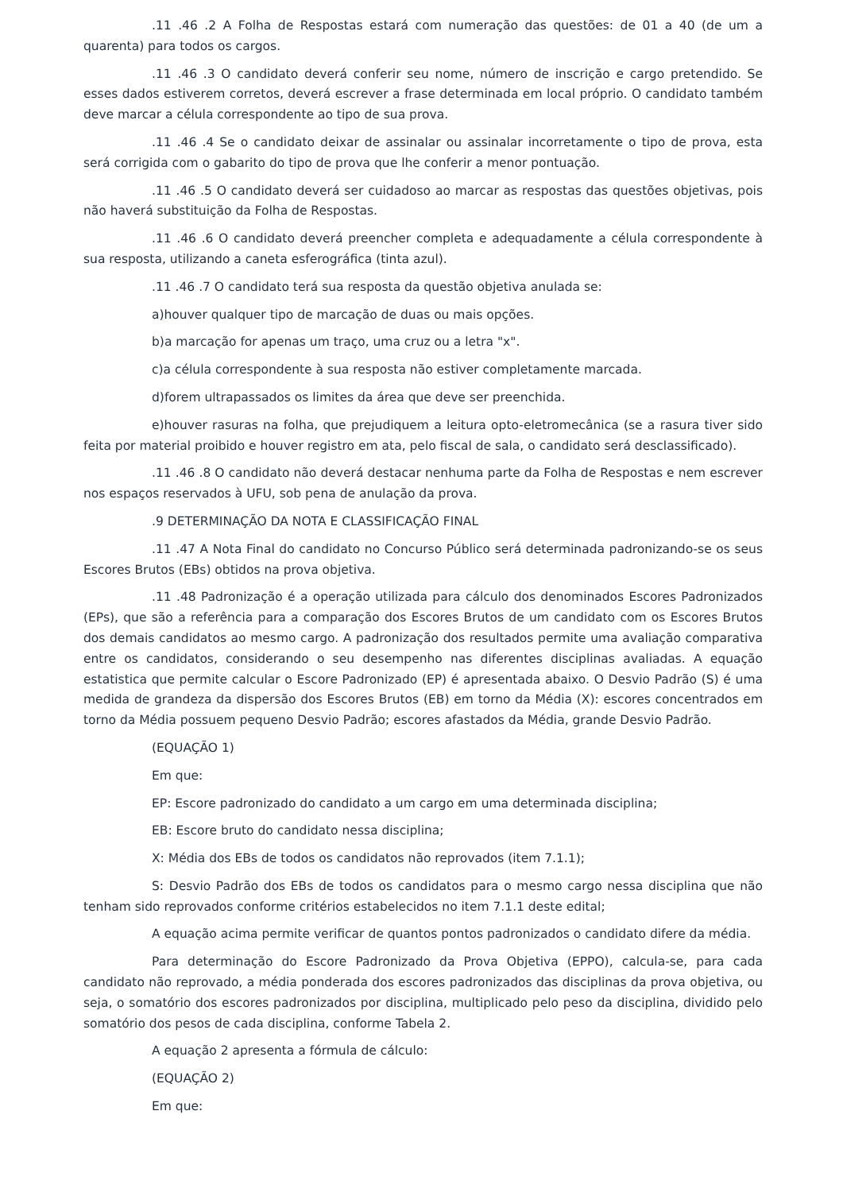.11 .46 .2 A Folha de Respostas estará com numeração das questões: de 01 a 40 (de um a quarenta) para todos os cargos.
.11 .46 .3 O candidato deverá conferir seu nome, número de inscrição e cargo pretendido. Se esses dados estiverem corretos, deverá escrever a frase determinada em local próprio. O candidato também deve marcar a célula correspondente ao tipo de sua prova.
.11 .46 .4 Se o candidato deixar de assinalar ou assinalar incorretamente o tipo de prova, esta será corrigida com o gabarito do tipo de prova que lhe conferir a menor pontuação.
.11 .46 .5 O candidato deverá ser cuidadoso ao marcar as respostas das questões objetivas, pois não haverá substituição da Folha de Respostas.
.11 .46 .6 O candidato deverá preencher completa e adequadamente a célula correspondente à sua resposta, utilizando a caneta esferográfica (tinta azul).
.11 .46 .7 O candidato terá sua resposta da questão objetiva anulada se:
a)houver qualquer tipo de marcação de duas ou mais opções.
b)a marcação for apenas um traço, uma cruz ou a letra "x".
c)a célula correspondente à sua resposta não estiver completamente marcada.
d)forem ultrapassados os limites da área que deve ser preenchida.
e)houver rasuras na folha, que prejudiquem a leitura opto-eletromecânica (se a rasura tiver sido feita por material proibido e houver registro em ata, pelo fiscal de sala, o candidato será desclassificado).
.11 .46 .8 O candidato não deverá destacar nenhuma parte da Folha de Respostas e nem escrever nos espaços reservados à UFU, sob pena de anulação da prova.
.9 DETERMINAÇÃO DA NOTA E CLASSIFICAÇÃO FINAL
.11 .47 A Nota Final do candidato no Concurso Público será determinada padronizando-se os seus Escores Brutos (EBs) obtidos na prova objetiva.
.11 .48 Padronização é a operação utilizada para cálculo dos denominados Escores Padronizados (EPs), que são a referência para a comparação dos Escores Brutos de um candidato com os Escores Brutos dos demais candidatos ao mesmo cargo. A padronização dos resultados permite uma avaliação comparativa entre os candidatos, considerando o seu desempenho nas diferentes disciplinas avaliadas. A equação estatistica que permite calcular o Escore Padronizado (EP) é apresentada abaixo. O Desvio Padrão (S) é uma medida de grandeza da dispersão dos Escores Brutos (EB) em torno da Média (X): escores concentrados em torno da Média possuem pequeno Desvio Padrão; escores afastados da Média, grande Desvio Padrão.
(EQUAÇÃO 1)
Em que:
EP: Escore padronizado do candidato a um cargo em uma determinada disciplina;
EB: Escore bruto do candidato nessa disciplina;
X: Média dos EBs de todos os candidatos não reprovados (item 7.1.1);
S: Desvio Padrão dos EBs de todos os candidatos para o mesmo cargo nessa disciplina que não tenham sido reprovados conforme critérios estabelecidos no item 7.1.1 deste edital;
A equação acima permite verificar de quantos pontos padronizados o candidato difere da média.
Para determinação do Escore Padronizado da Prova Objetiva (EPPO), calcula-se, para cada candidato não reprovado, a média ponderada dos escores padronizados das disciplinas da prova objetiva, ou seja, o somatório dos escores padronizados por disciplina, multiplicado pelo peso da disciplina, dividido pelo somatório dos pesos de cada disciplina, conforme Tabela 2.
A equação 2 apresenta a fórmula de cálculo:
(EQUAÇÃO 2)
Em que: